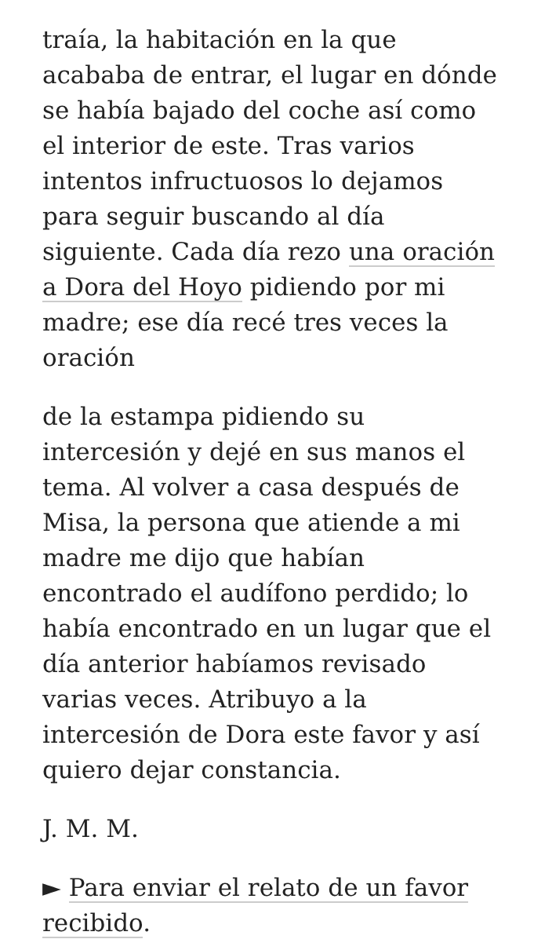traía, la habitación en la que acababa de entrar, el lugar en dónde se había bajado del coche así como el interior de este. Tras varios intentos infructuosos lo dejamos para seguir buscando al día siguiente. Cada día rezo una oración a Dora del Hoyo pidiendo por mi madre; ese día recé tres veces la oración
de la estampa pidiendo su intercesión y dejé en sus manos el tema. Al volver a casa después de Misa, la persona que atiende a mi madre me dijo que habían encontrado el audífono perdido; lo había encontrado en un lugar que el día anterior habíamos revisado varias veces. Atribuyo a la intercesión de Dora este favor y así quiero dejar constancia.
J. M. M.
► Para enviar el relato de un favor recibido.